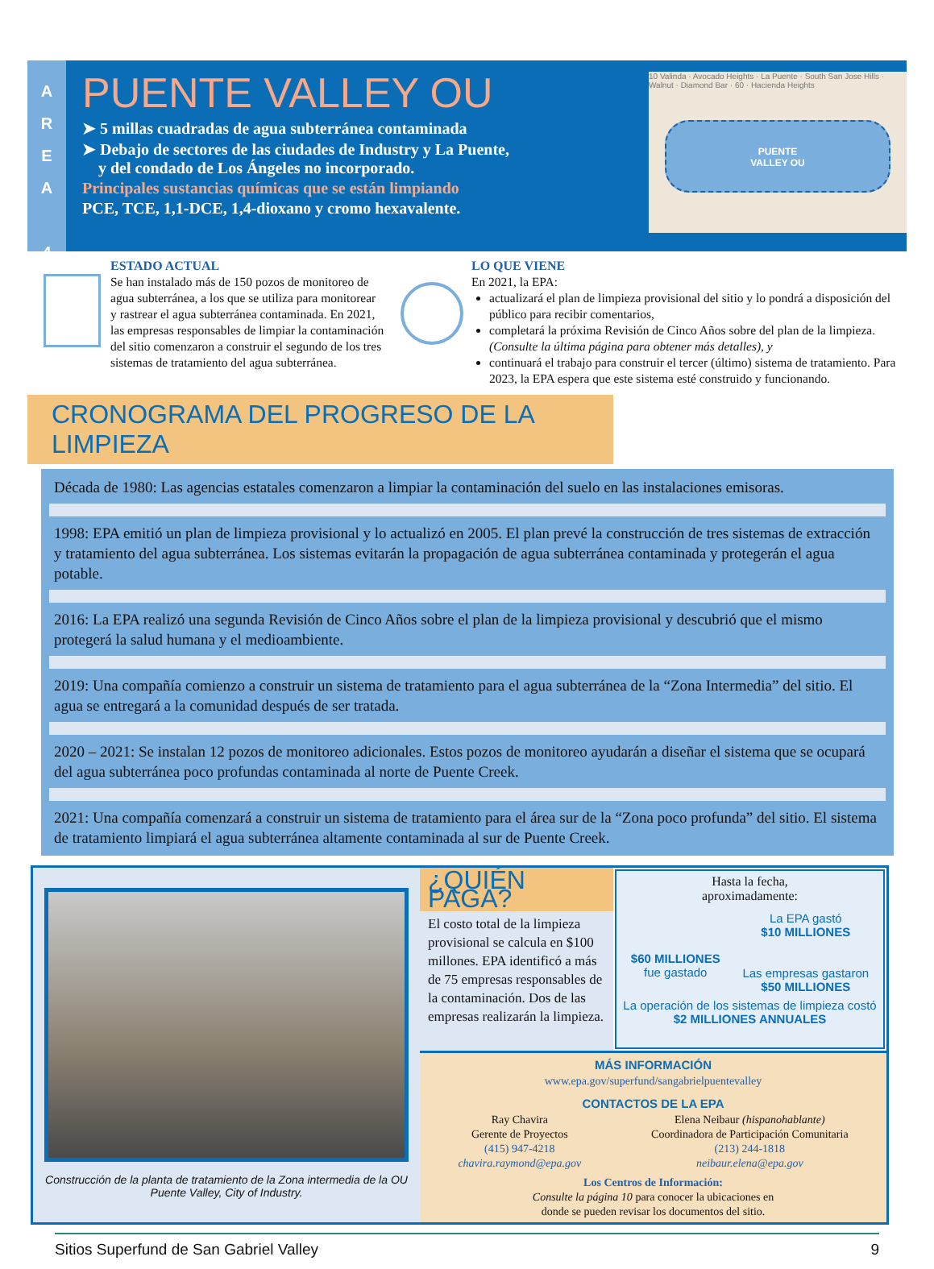A
R
E
A
4
PUENTE VALLEY OU
➤ 5 millas cuadradas de agua subterránea contaminada
➤ Debajo de sectores de las ciudades de Industry y La Puente,
y del condado de Los Ángeles no incorporado.
Principales sustancias químicas que se están limpiando
PCE, TCE, 1,1-DCE, 1,4-dioxano y cromo hexavalente.
10 Valinda · Avocado Heights · La Puente · South San Jose Hills · Walnut · Diamond Bar · 60 · Hacienda Heights
PUENTE
VALLEY OU
ESTADO ACTUAL
Se han instalado más de 150 pozos de monitoreo de agua subterránea, a los que se utiliza para monitorear y rastrear el agua subterránea contaminada. En 2021, las empresas responsables de limpiar la contaminación del sitio comenzaron a construir el segundo de los tres sistemas de tratamiento del agua subterránea.
LO QUE VIENE
En 2021, la EPA:
actualizará el plan de limpieza provisional del sitio y lo pondrá a disposición del público para recibir comentarios,
completará la próxima Revisión de Cinco Años sobre del plan de la limpieza. (Consulte la última página para obtener más detalles), y
continuará el trabajo para construir el tercer (último) sistema de tratamiento. Para 2023, la EPA espera que este sistema esté construido y funcionando.
CRONOGRAMA DEL PROGRESO DE LA LIMPIEZA
Década de 1980: Las agencias estatales comenzaron a limpiar la contaminación del suelo en las instalaciones emisoras.
1998: EPA emitió un plan de limpieza provisional y lo actualizó en 2005. El plan prevé la construcción de tres sistemas de extracción y tratamiento del agua subterránea. Los sistemas evitarán la propagación de agua subterránea contaminada y protegerán el agua potable.
2016: La EPA realizó una segunda Revisión de Cinco Años sobre el plan de la limpieza provisional y descubrió que el mismo protegerá la salud humana y el medioambiente.
2019: Una compañía comienzo a construir un sistema de tratamiento para el agua subterránea de la “Zona Intermedia” del sitio. El agua se entregará a la comunidad después de ser tratada.
2020 – 2021: Se instalan 12 pozos de monitoreo adicionales. Estos pozos de monitoreo ayudarán a diseñar el sistema que se ocupará del agua subterránea poco profundas contaminada al norte de Puente Creek.
2021: Una compañía comenzará a construir un sistema de tratamiento para el área sur de la “Zona poco profunda” del sitio. El sistema de tratamiento limpiará el agua subterránea altamente contaminada al sur de Puente Creek.
Construcción de la planta de tratamiento de la Zona intermedia de la OU Puente Valley, City of Industry.
¿QUIÉN PAGA?
El costo total de la limpieza provisional se calcula en $100 millones. EPA identificó a más de 75 empresas responsables de la contaminación. Dos de las empresas realizarán la limpieza.
Hasta la fecha,
aproximadamente:
$60 MILLIONES
fue gastado
La EPA gastó
$10 MILLIONES
Las empresas gastaron
$50 MILLIONES
La operación de los sistemas de limpieza costó
$2 MILLIONES ANNUALES
MÁS INFORMACIÓN
www.epa.gov/superfund/sangabrielpuentevalley
CONTACTOS DE LA EPA
Ray Chavira
Gerente de Proyectos
(415) 947-4218
chavira.raymond@epa.gov
Elena Neibaur (hispanohablante)
Coordinadora de Participación Comunitaria
(213) 244-1818
neibaur.elena@epa.gov
Los Centros de Información:
Consulte la página 10 para conocer la ubicaciones en
donde se pueden revisar los documentos del sitio.
Sitios Superfund de San Gabriel Valley 9